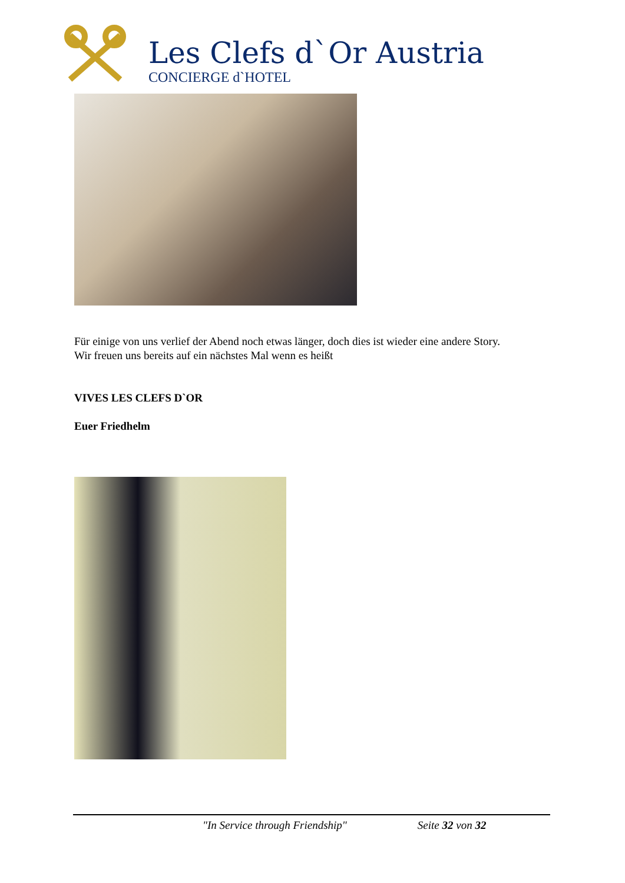Les Clefs d`Or Austria
CONCIERGE d`HOTEL
Für einige von uns verlief der Abend noch etwas länger, doch dies ist wieder eine andere Story.
Wir freuen uns bereits auf ein nächstes Mal wenn es heißt
VIVES LES CLEFS D`OR
Euer Friedhelm
"In Service through Friendship" Seite 32 von 32